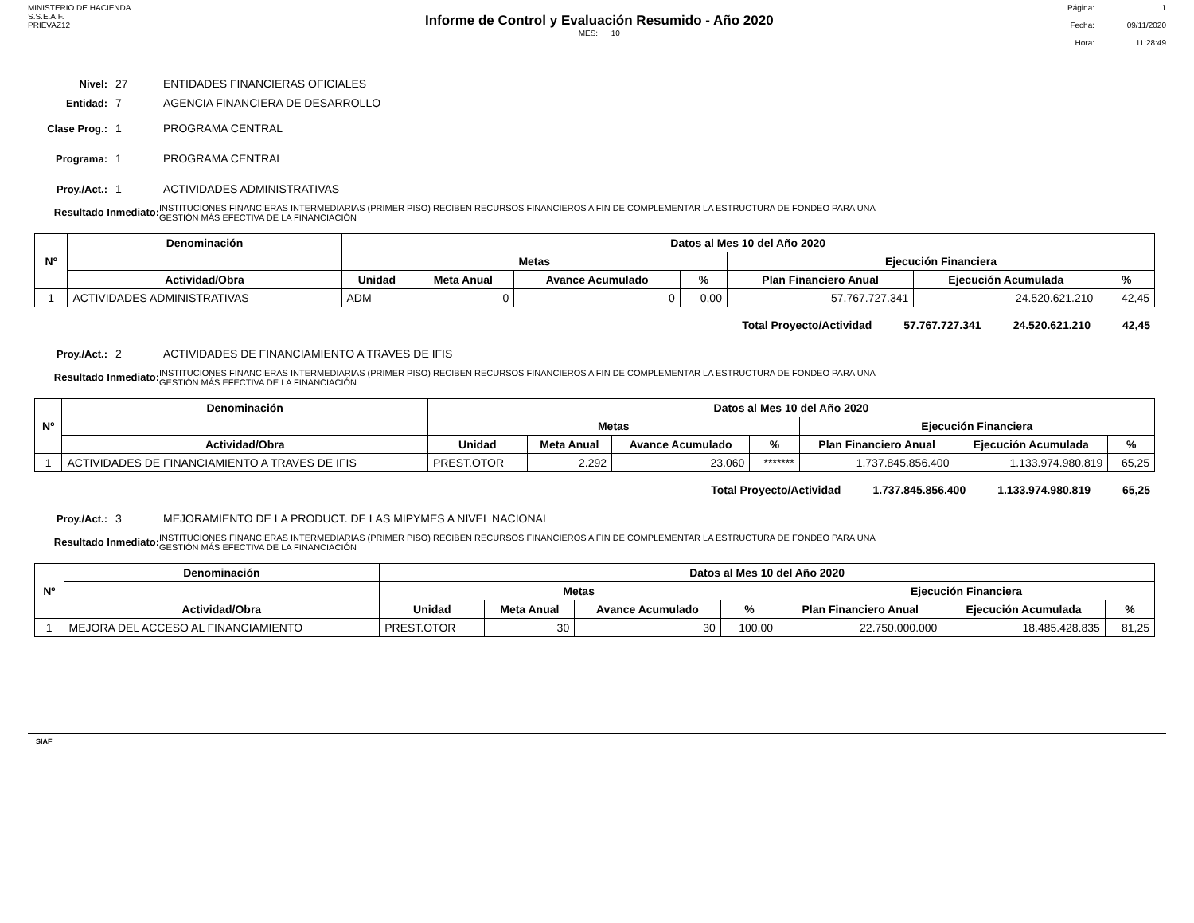MINISTERIO DE HACIENDA
S.S.E.A.F.
PRIEVAZ12
Informe de Control y Evaluación Resumido - Año 2020
MES: 10
Página: 1 Fecha: 09/11/2020 Hora: 11:28:49
Nivel: 27 ENTIDADES FINANCIERAS OFICIALES
Entidad: 7 AGENCIA FINANCIERA DE DESARROLLO
Clase Prog.: 1 PROGRAMA CENTRAL
Programa: 1 PROGRAMA CENTRAL
Proy./Act.: 1 ACTIVIDADES ADMINISTRATIVAS
Resultado Inmediato: INSTITUCIONES FINANCIERAS INTERMEDIARIAS (PRIMER PISO) RECIBEN RECURSOS FINANCIEROS A FIN DE COMPLEMENTAR LA ESTRUCTURA DE FONDEO PARA UNA
GESTIÓN MÁS EFECTIVA DE LA FINANCIACIÓN
| Nº | Denominación | Datos al Mes 10 del Año 2020 | | | | | | |
| --- | --- | --- | --- | --- | --- | --- | --- | --- |
| | | Metas | | | | Ejecución Financiera | | |
| | Actividad/Obra | Unidad | Meta Anual | Avance Acumulado | % | Plan Financiero Anual | Ejecución Acumulada | % |
| 1 | ACTIVIDADES ADMINISTRATIVAS | ADM | 0 | 0 | 0,00 | 57.767.727.341 | 24.520.621.210 | 42,45 |
Total Proyecto/Actividad 57.767.727.341 24.520.621.210 42,45
Proy./Act.: 2 ACTIVIDADES DE FINANCIAMIENTO A TRAVES DE IFIS
Resultado Inmediato: INSTITUCIONES FINANCIERAS INTERMEDIARIAS (PRIMER PISO) RECIBEN RECURSOS FINANCIEROS A FIN DE COMPLEMENTAR LA ESTRUCTURA DE FONDEO PARA UNA
GESTIÓN MÁS EFECTIVA DE LA FINANCIACIÓN
| Nº | Denominación | Datos al Mes 10 del Año 2020 | | | | | | |
| --- | --- | --- | --- | --- | --- | --- | --- | --- |
| | | Metas | | | | Ejecución Financiera | | |
| | Actividad/Obra | Unidad | Meta Anual | Avance Acumulado | % | Plan Financiero Anual | Ejecución Acumulada | % |
| 1 | ACTIVIDADES DE FINANCIAMIENTO A TRAVES DE IFIS | PREST.OTOR | 2.292 | 23.060 | ******* | 1.737.845.856.400 | 1.133.974.980.819 | 65,25 |
Total Proyecto/Actividad 1.737.845.856.400 1.133.974.980.819 65,25
Proy./Act.: 3 MEJORAMIENTO DE LA PRODUCT. DE LAS MIPYMES A NIVEL NACIONAL
Resultado Inmediato: INSTITUCIONES FINANCIERAS INTERMEDIARIAS (PRIMER PISO) RECIBEN RECURSOS FINANCIEROS A FIN DE COMPLEMENTAR LA ESTRUCTURA DE FONDEO PARA UNA
GESTIÓN MÁS EFECTIVA DE LA FINANCIACIÓN
| Nº | Denominación | Datos al Mes 10 del Año 2020 | | | | | | |
| --- | --- | --- | --- | --- | --- | --- | --- | --- |
| | | Metas | | | | Ejecución Financiera | | |
| | Actividad/Obra | Unidad | Meta Anual | Avance Acumulado | % | Plan Financiero Anual | Ejecución Acumulada | % |
| 1 | MEJORA DEL ACCESO AL FINANCIAMIENTO | PREST.OTOR | 30 | 30 | 100,00 | 22.750.000.000 | 18.485.428.835 | 81,25 |
SIAF